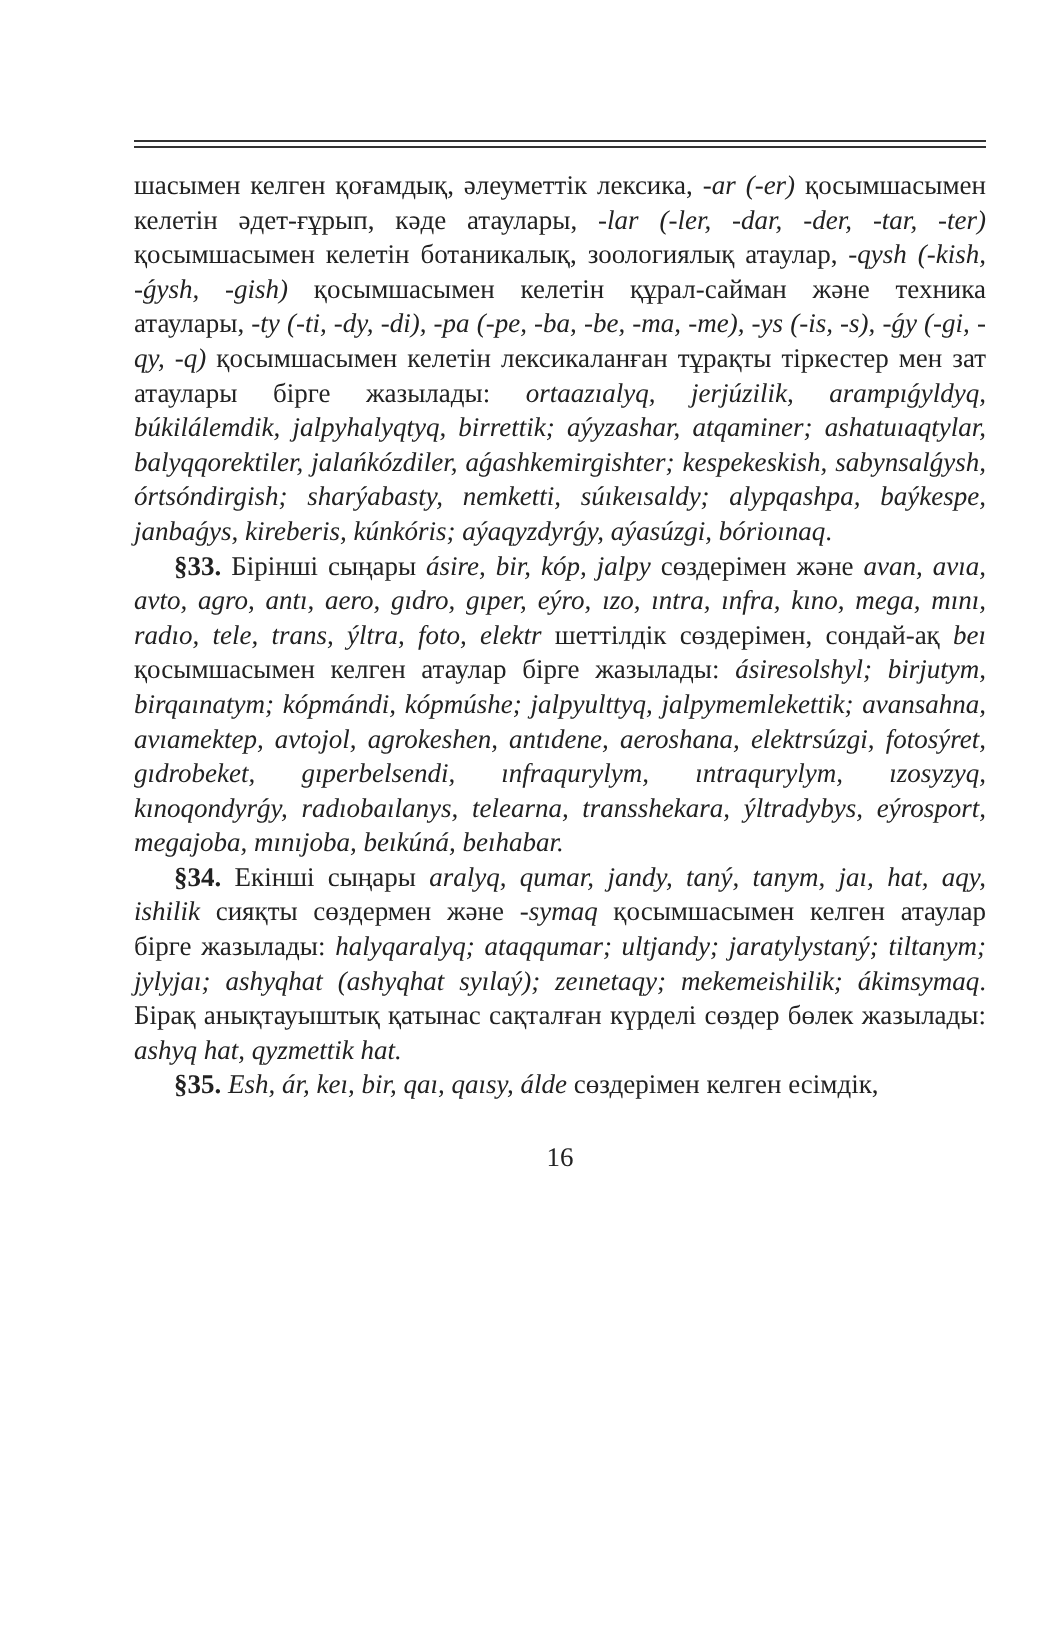шасымен келген қоғамдық, әлеуметтік лексика, -ar (-er) қосымшасымен келетін әдет-ғұрып, кәде атаулары, -lar (-ler, -dar, -der, -tar, -ter) қосымшасымен келетін ботаникалық, зоологиялық атаулар, -qysh (-kish, -ǵysh, -gish) қосымшасымен келетін құрал-сайман және техника атаулары, -ty (-ti, -dy, -di), -pa (-pe, -ba, -be, -ma, -me), -ys (-is, -s), -ǵy (-gi, -qy, -q) қосымшасымен келетін лексикаланған тұрақты тіркестер мен зат атаулары бірге жазылады: ortaazıalyq, jerjúzilik, arampıǵyldyq, búkilálemdik, jalpyhalyqtyq, birrettik; aýyzashar, atqaminer; ashatuıaqtylar, balyqqorektiler, jalańkózdiler, aǵashkemirgishter; kespekeskish, sabynsalǵysh, órtsóndirgish; sharýabasty, nemketti, súıkeısaldy; alypqashpa, baýkespe, janbaǵys, kireberis, kúnkóris; aýaqyzdyrǵy, aýasúzgi, bórioınaq.
§33. Бірінші сыңары ásire, bir, kóp, jalpy сөздерімен және avan, avıa, avto, agro, antı, aero, gıdro, gıper, eýro, ızo, ıntra, ınfra, kıno, mega, mını, radıo, tele, trans, ýltra, foto, elektr шеттілдік сөздерімен, сондай-ақ beı қосымшасымен келген атаулар бірге жазылады: ásiresolshyl; birjutym, birqaınatym; kópmándi, kópmúshe; jalpyulttyq, jalpymemlekettik; avansahna, avıamektep, avtojol, agrokeshen, antıdene, aeroshana, elektrsúzgi, fotosýret, gıdrobeket, gıperbelsendi, ınfraqurylym, ıntraqurylym, ızosyzyq, kınoqondyrǵy, radıobaılanys, telearna, transshekara, ýltradybys, eýrosport, megajoba, mınıjoba, beıkúná, beıhabar.
§34. Екінші сыңары aralyq, qumar, jandy, taný, tanym, jaı, hat, aqy, ishilik сияқты сөздермен және -symaq қосымшасымен келген атаулар бірге жазылады: halyqaralyq; ataqqumar; ultjandy; jaratylystaný; tiltanym; jylyjaı; ashyqhat (ashyqhat syılaý); zeınetaqy; mekemeishilik; ákimsymaq. Бірақ анықтауыштық қатынас сақталған күрделі сөздер бөлек жазылады: ashyq hat, qyzmettik hat.
§35. Esh, ár, keı, bir, qaı, qaısy, álde сөздерімен келген есімдік,
16